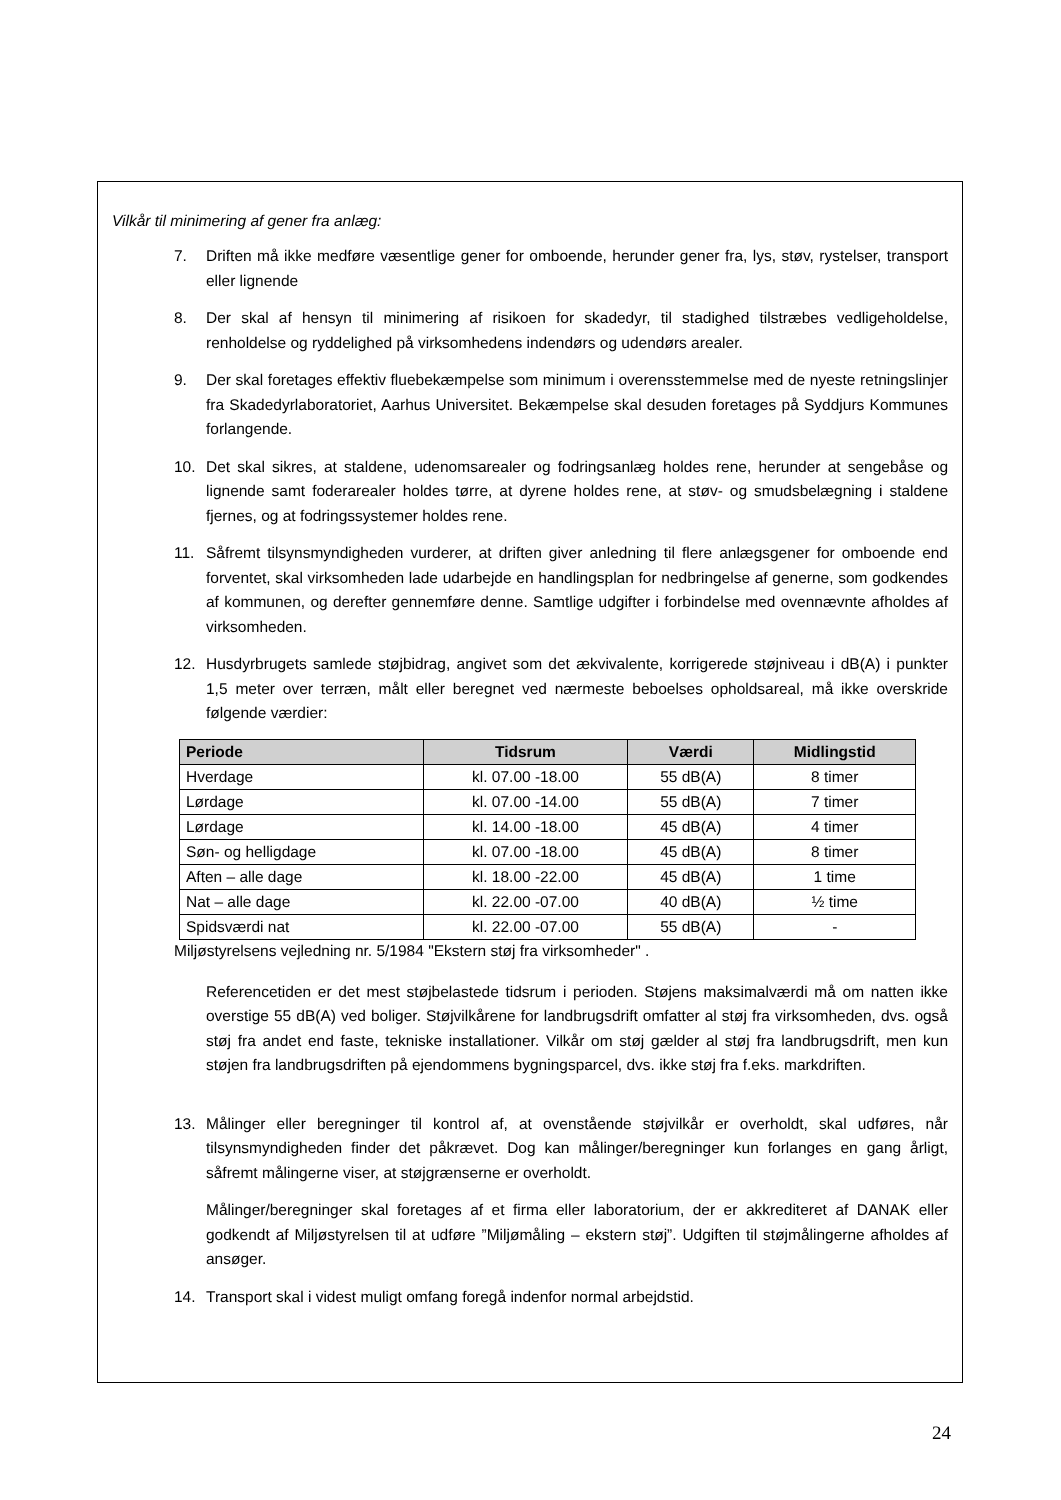Vilkår til minimering af gener fra anlæg:
7. Driften må ikke medføre væsentlige gener for omboende, herunder gener fra, lys, støv, rystelser, transport eller lignende
8. Der skal af hensyn til minimering af risikoen for skadedyr, til stadighed tilstræbes vedligeholdelse, renholdelse og ryddelighed på virksomhedens indendørs og udendørs arealer.
9. Der skal foretages effektiv fluebekæmpelse som minimum i overensstemmelse med de nyeste retningslinjer fra Skadedyrlaboratoriet, Aarhus Universitet. Bekæmpelse skal desuden foretages på Syddjurs Kommunes forlangende.
10. Det skal sikres, at staldene, udenomsarealer og fodringsanlæg holdes rene, herunder at sengebåse og lignende samt foderarealer holdes tørre, at dyrene holdes rene, at støv- og smudsbelægning i staldene fjernes, og at fodringssystemer holdes rene.
11. Såfremt tilsynsmyndigheden vurderer, at driften giver anledning til flere anlægsgener for omboende end forventet, skal virksomheden lade udarbejde en handlingsplan for nedbringelse af generne, som godkendes af kommunen, og derefter gennemføre denne. Samtlige udgifter i forbindelse med ovennævnte afholdes af virksomheden.
12. Husdyrbrugets samlede støjbidrag, angivet som det ækvivalente, korrigerede støjniveau i dB(A) i punkter 1,5 meter over terræn, målt eller beregnet ved nærmeste beboelses opholdsareal, må ikke overskride følgende værdier:
| Periode | Tidsrum | Værdi | Midlingstid |
| --- | --- | --- | --- |
| Hverdage | kl. 07.00 -18.00 | 55 dB(A) | 8 timer |
| Lørdage | kl. 07.00 -14.00 | 55 dB(A) | 7 timer |
| Lørdage | kl. 14.00 -18.00 | 45 dB(A) | 4 timer |
| Søn- og helligdage | kl. 07.00 -18.00 | 45 dB(A) | 8 timer |
| Aften – alle dage | kl. 18.00 -22.00 | 45 dB(A) | 1 time |
| Nat – alle dage | kl. 22.00 -07.00 | 40 dB(A) | ½ time |
| Spidsværdi nat | kl. 22.00 -07.00 | 55 dB(A) | - |
Miljøstyrelsens vejledning nr. 5/1984 "Ekstern støj fra virksomheder" .
Referencetiden er det mest støjbelastede tidsrum i perioden. Støjens maksimalværdi må om natten ikke overstige 55 dB(A) ved boliger. Støjvilkårene for landbrugsdrift omfatter al støj fra virksomheden, dvs. også støj fra andet end faste, tekniske installationer. Vilkår om støj gælder al støj fra landbrugsdrift, men kun støjen fra landbrugsdriften på ejendommens bygningsparcel, dvs. ikke støj fra f.eks. markdriften.
13. Målinger eller beregninger til kontrol af, at ovenstående støjvilkår er overholdt, skal udføres, når tilsynsmyndigheden finder det påkrævet. Dog kan målinger/beregninger kun forlanges en gang årligt, såfremt målingerne viser, at støjgrænserne er overholdt.
Målinger/beregninger skal foretages af et firma eller laboratorium, der er akkrediteret af DANAK eller godkendt af Miljøstyrelsen til at udføre ”Miljømåling – ekstern støj”. Udgiften til støjmålingerne afholdes af ansøger.
14. Transport skal i videst muligt omfang foregå indenfor normal arbejdstid.
24